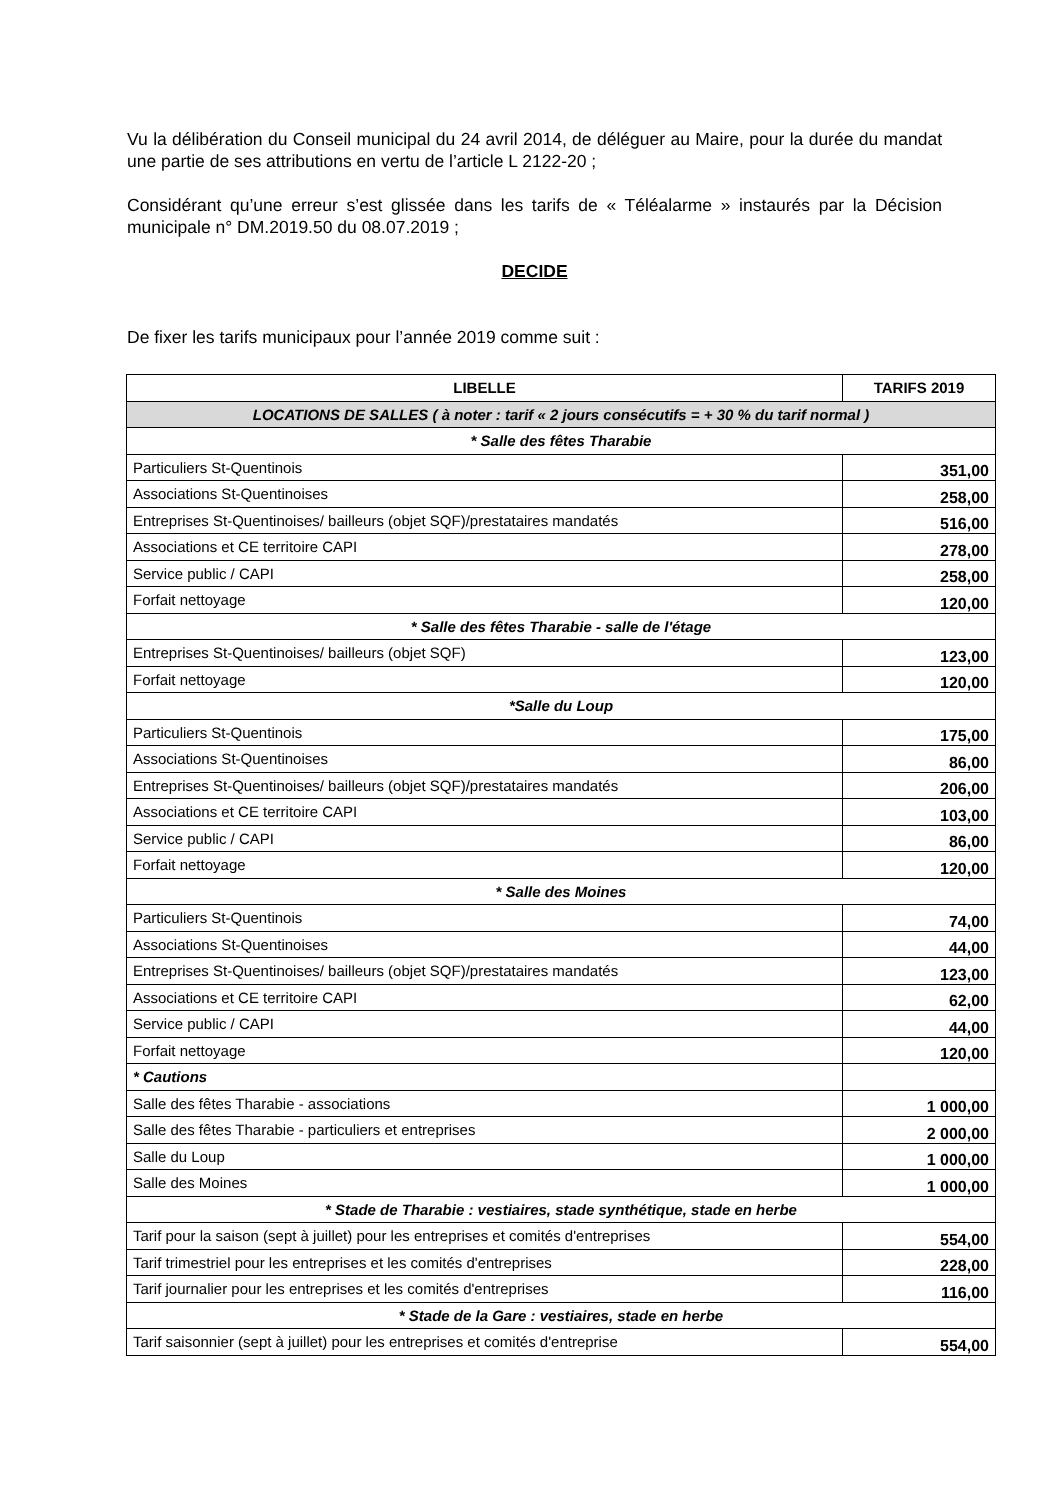Vu la délibération du Conseil municipal du 24 avril 2014, de déléguer au Maire, pour la durée du mandat une partie de ses attributions en vertu de l’article L 2122-20 ;
Considérant qu’une erreur s’est glissée dans les tarifs de « Téléalarme » instaurés par la Décision municipale n° DM.2019.50 du 08.07.2019 ;
DECIDE
De fixer les tarifs municipaux pour l’année 2019 comme suit :
| LIBELLE | TARIFS 2019 |
| --- | --- |
| LOCATIONS DE SALLES ( à noter : tarif « 2 jours consécutifs = + 30 % du tarif normal ) | |
| * Salle des fêtes Tharabie | |
| Particuliers St-Quentinois | 351,00 |
| Associations St-Quentinoises | 258,00 |
| Entreprises St-Quentinoises/ bailleurs (objet SQF)/prestataires mandatés | 516,00 |
| Associations et CE territoire CAPI | 278,00 |
| Service public / CAPI | 258,00 |
| Forfait nettoyage | 120,00 |
| * Salle des fêtes Tharabie - salle de l'étage | |
| Entreprises St-Quentinoises/ bailleurs (objet SQF) | 123,00 |
| Forfait nettoyage | 120,00 |
| *Salle du Loup | |
| Particuliers St-Quentinois | 175,00 |
| Associations St-Quentinoises | 86,00 |
| Entreprises St-Quentinoises/ bailleurs (objet SQF)/prestataires mandatés | 206,00 |
| Associations et CE territoire CAPI | 103,00 |
| Service public / CAPI | 86,00 |
| Forfait nettoyage | 120,00 |
| * Salle des Moines | |
| Particuliers St-Quentinois | 74,00 |
| Associations St-Quentinoises | 44,00 |
| Entreprises St-Quentinoises/ bailleurs (objet SQF)/prestataires mandatés | 123,00 |
| Associations et CE territoire CAPI | 62,00 |
| Service public / CAPI | 44,00 |
| Forfait nettoyage | 120,00 |
| * Cautions | |
| Salle des fêtes Tharabie - associations | 1 000,00 |
| Salle des fêtes Tharabie - particuliers et entreprises | 2 000,00 |
| Salle du Loup | 1 000,00 |
| Salle des Moines | 1 000,00 |
| * Stade de Tharabie : vestiaires, stade synthétique, stade en herbe | |
| Tarif pour la saison (sept à juillet) pour les entreprises et comités d'entreprises | 554,00 |
| Tarif trimestriel pour les entreprises et les comités d'entreprises | 228,00 |
| Tarif journalier pour les entreprises et les comités d'entreprises | 116,00 |
| * Stade de la Gare : vestiaires, stade en herbe | |
| Tarif saisonnier (sept à juillet) pour les entreprises et comités d'entreprise | 554,00 |